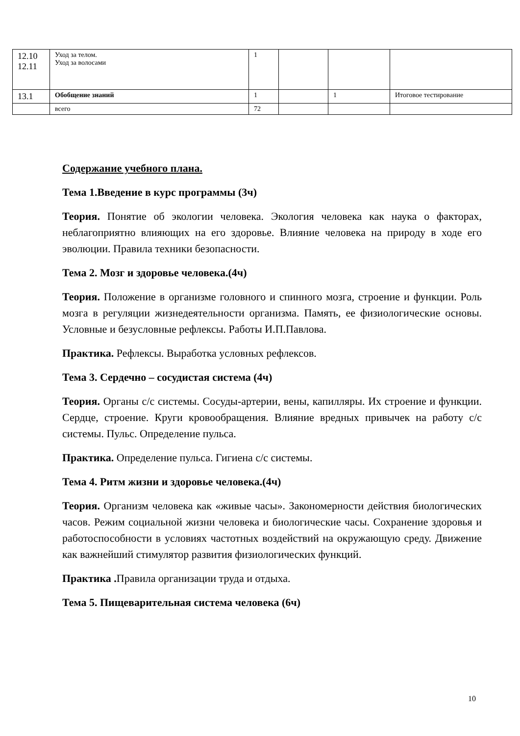| 12.10 12.11 | Уход за телом. Уход за волосами | 1 | | | |
| 13.1 | Обобщение знаний | 1 | | 1 | Итоговое тестирование |
| | всего | 72 | | | |
Содержание учебного плана.
Тема 1.Введение в курс программы (3ч)
Теория. Понятие об экологии человека. Экология человека как наука о факторах, неблагоприятно влияющих на его здоровье. Влияние человека на природу в ходе его эволюции. Правила техники безопасности.
Тема 2. Мозг и здоровье человека.(4ч)
Теория. Положение в организме головного и спинного мозга, строение и функции. Роль мозга в регуляции жизнедеятельности организма. Память, ее физиологические основы. Условные и безусловные рефлексы. Работы И.П.Павлова.
Практика. Рефлексы. Выработка условных рефлексов.
Тема 3. Сердечно – сосудистая система (4ч)
Теория. Органы с/с системы. Сосуды-артерии, вены, капилляры. Их строение и функции. Сердце, строение. Круги кровообращения. Влияние вредных привычек на работу с/с системы. Пульс. Определение пульса.
Практика. Определение пульса. Гигиена с/с системы.
Тема 4. Ритм жизни и здоровье человека.(4ч)
Теория. Организм человека как «живые часы». Закономерности действия биологических часов. Режим социальной жизни человека и биологические часы. Сохранение здоровья и работоспособности в условиях частотных воздействий на окружающую среду. Движение как важнейший стимулятор развития физиологических функций.
Практика . Правила организации труда и отдыха.
Тема 5. Пищеварительная система человека (6ч)
10